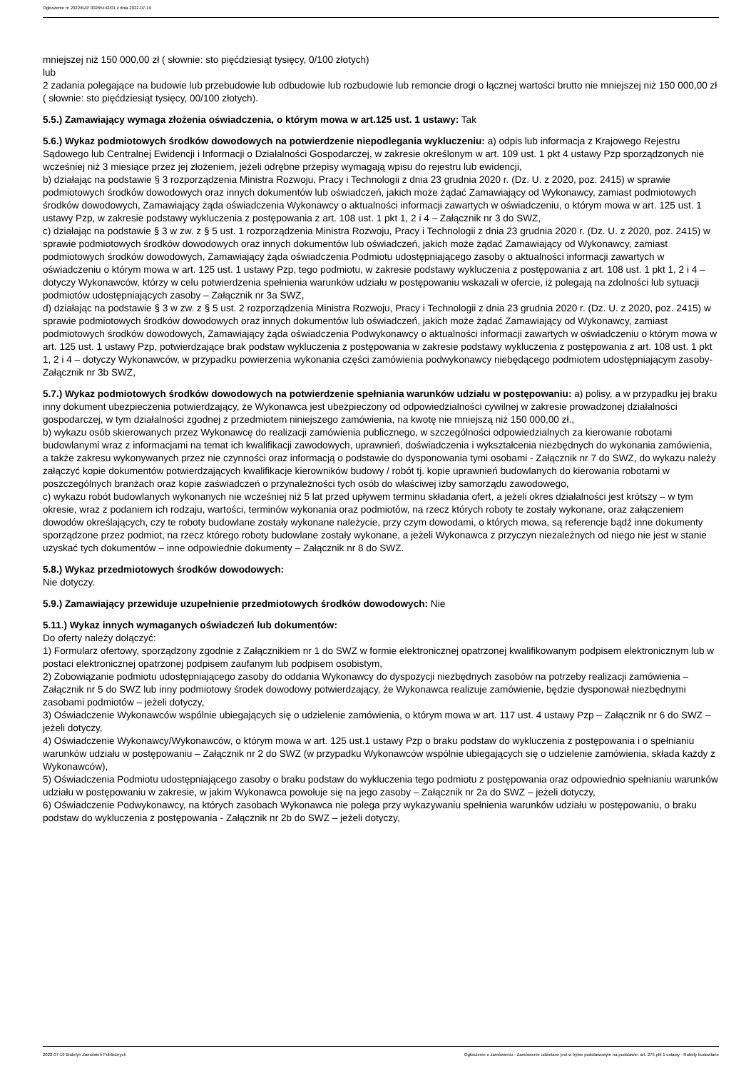Ogłoszenie nr 2022/BZP 00265442/01 z dnia 2022-07-19
mniejszej niż 150 000,00 zł ( słownie: sto pięćdziesiąt tysięcy, 0/100 złotych)
lub
2 zadania polegające na budowie lub przebudowie lub odbudowie lub rozbudowie lub remoncie drogi o łącznej wartości brutto nie mniejszej niż 150 000,00 zł ( słownie: sto pięćdziesiąt tysięcy, 00/100 złotych).
5.5.) Zamawiający wymaga złożenia oświadczenia, o którym mowa w art.125 ust. 1 ustawy: Tak
5.6.) Wykaz podmiotowych środków dowodowych na potwierdzenie niepodlegania wykluczeniu: a) odpis lub informacja z Krajowego Rejestru Sądowego lub Centralnej Ewidencji i Informacji o Działalności Gospodarczej, w zakresie określonym w art. 109 ust. 1 pkt 4 ustawy Pzp sporządzonych nie wcześniej niż 3 miesiące przez jej złożeniem, jeżeli odrębne przepisy wymagają wpisu do rejestru lub ewidencji,
b) działając na podstawie § 3 rozporządzenia Ministra Rozwoju, Pracy i Technologii z dnia 23 grudnia 2020 r. (Dz. U. z 2020, poz. 2415) w sprawie podmiotowych środków dowodowych oraz innych dokumentów lub oświadczeń, jakich może żądać Zamawiający od Wykonawcy, zamiast podmiotowych środków dowodowych, Zamawiający żąda oświadczenia Wykonawcy o aktualności informacji zawartych w oświadczeniu, o którym mowa w art. 125 ust. 1 ustawy Pzp, w zakresie podstawy wykluczenia z postępowania z art. 108 ust. 1 pkt 1, 2 i 4 – Załącznik nr 3 do SWZ,
c) działając na podstawie § 3 w zw. z § 5 ust. 1 rozporządzenia Ministra Rozwoju, Pracy i Technologii z dnia 23 grudnia 2020 r. (Dz. U. z 2020, poz. 2415) w sprawie podmiotowych środków dowodowych oraz innych dokumentów lub oświadczeń, jakich może żądać Zamawiający od Wykonawcy, zamiast podmiotowych środków dowodowych, Zamawiający żąda oświadczenia Podmiotu udostępniającego zasoby o aktualności informacji zawartych w oświadczeniu o którym mowa w art. 125 ust. 1 ustawy Pzp, tego podmiotu, w zakresie podstawy wykluczenia z postępowania z art. 108 ust. 1 pkt 1, 2 i 4 – dotyczy Wykonawców, którzy w celu potwierdzenia spełnienia warunków udziału w postępowaniu wskazali w ofercie, iż polegają na zdolności lub sytuacji podmiotów udostępniających zasoby – Załącznik nr 3a SWZ,
d) działając na podstawie § 3 w zw. z § 5 ust. 2 rozporządzenia Ministra Rozwoju, Pracy i Technologii z dnia 23 grudnia 2020 r. (Dz. U. z 2020, poz. 2415) w sprawie podmiotowych środków dowodowych oraz innych dokumentów lub oświadczeń, jakich może żądać Zamawiający od Wykonawcy, zamiast podmiotowych środków dowodowych, Zamawiający żąda oświadczenia Podwykonawcy o aktualności informacji zawartych w oświadczeniu o którym mowa w art. 125 ust. 1 ustawy Pzp, potwierdzające brak podstaw wykluczenia z postępowania w zakresie podstawy wykluczenia z postępowania z art. 108 ust. 1 pkt 1, 2 i 4 – dotyczy Wykonawców, w przypadku powierzenia wykonania części zamówienia podwykonawcy niebędącego podmiotem udostępniającym zasoby- Załącznik nr 3b SWZ,
5.7.) Wykaz podmiotowych środków dowodowych na potwierdzenie spełniania warunków udziału w postępowaniu: a) polisy, a w przypadku jej braku inny dokument ubezpieczenia potwierdzający, że Wykonawca jest ubezpieczony od odpowiedzialności cywilnej w zakresie prowadzonej działalności gospodarczej, w tym działalności zgodnej z przedmiotem niniejszego zamówienia, na kwotę nie mniejszą niż 150 000,00 zł.,
b) wykazu osób skierowanych przez Wykonawcę do realizacji zamówienia publicznego, w szczególności odpowiedzialnych za kierowanie robotami budowlanymi wraz z informacjami na temat ich kwalifikacji zawodowych, uprawnień, doświadczenia i wykształcenia niezbędnych do wykonania zamówienia, a także zakresu wykonywanych przez nie czynności oraz informacją o podstawie do dysponowania tymi osobami - Załącznik nr 7 do SWZ, do wykazu należy załączyć kopie dokumentów potwierdzających kwalifikacje kierowników budowy / robót tj. kopie uprawnień budowlanych do kierowania robotami w poszczególnych branżach oraz kopie zaświadczeń o przynależności tych osób do właściwej izby samorządu zawodowego,
c) wykazu robót budowlanych wykonanych nie wcześniej niż 5 lat przed upływem terminu składania ofert, a jeżeli okres działalności jest krótszy – w tym okresie, wraz z podaniem ich rodzaju, wartości, terminów wykonania oraz podmiotów, na rzecz których roboty te zostały wykonane, oraz załączeniem dowodów określających, czy te roboty budowlane zostały wykonane należycie, przy czym dowodami, o których mowa, są referencje bądź inne dokumenty sporządzone przez podmiot, na rzecz którego roboty budowlane zostały wykonane, a jeżeli Wykonawca z przyczyn niezależnych od niego nie jest w stanie uzyskać tych dokumentów – inne odpowiednie dokumenty – Załącznik nr 8 do SWZ.
5.8.) Wykaz przedmiotowych środków dowodowych:
Nie dotyczy.
5.9.) Zamawiający przewiduje uzupełnienie przedmiotowych środków dowodowych: Nie
5.11.) Wykaz innych wymaganych oświadczeń lub dokumentów:
Do oferty należy dołączyć:
1) Formularz ofertowy, sporządzony zgodnie z Załącznikiem nr 1 do SWZ w formie elektronicznej opatrzonej kwalifikowanym podpisem elektronicznym lub w postaci elektronicznej opatrzonej podpisem zaufanym lub podpisem osobistym,
2) Zobowiązanie podmiotu udostępniającego zasoby do oddania Wykonawcy do dyspozycji niezbędnych zasobów na potrzeby realizacji zamówienia – Załącznik nr 5 do SWZ lub inny podmiotowy środek dowodowy potwierdzający, że Wykonawca realizuje zamówienie, będzie dysponował niezbędnymi zasobami podmiotów – jeżeli dotyczy,
3) Oświadczenie Wykonawców wspólnie ubiegających się o udzielenie zamówienia, o którym mowa w art. 117 ust. 4 ustawy Pzp – Załącznik nr 6 do SWZ – jeżeli dotyczy,
4) Oświadczenie Wykonawcy/Wykonawców, o którym mowa w art. 125 ust.1 ustawy Pzp o braku podstaw do wykluczenia z postępowania i o spełnianiu warunków udziału w postępowaniu – Załącznik nr 2 do SWZ (w przypadku Wykonawców wspólnie ubiegających się o udzielenie zamówienia, składa każdy z Wykonawców),
5) Oświadczenia Podmiotu udostępniającego zasoby o braku podstaw do wykluczenia tego podmiotu z postępowania oraz odpowiednio spełnianiu warunków udziału w postępowaniu w zakresie, w jakim Wykonawca powołuje się na jego zasoby – Załącznik nr 2a do SWZ – jeżeli dotyczy,
6) Oświadczenie Podwykonawcy, na których zasobach Wykonawca nie polega przy wykazywaniu spełnienia warunków udziału w postępowaniu, o braku podstaw do wykluczenia z postępowania - Załącznik nr 2b do SWZ – jeżeli dotyczy,
2022-07-19 Biuletyn Zamówień Publicznych Ogłoszenie o zamówieniu - Zamówienie udzielane jest w trybie podstawowym na podstawie: art. 275 pkt 1 ustawy - Roboty budowlane